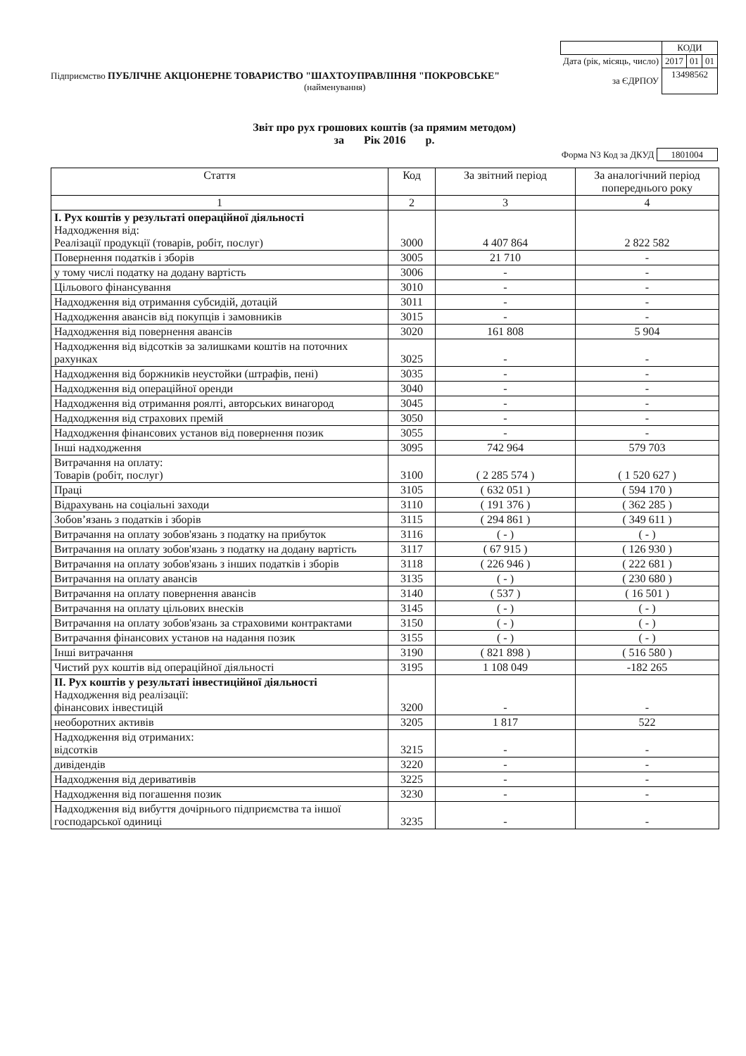| | КОДИ | | |
| Дата (рік, місяць, число) | 2017 | 01 | 01 |
| за ЄДРПОУ | 13498562 | | |
Підприємство ПУБЛІЧНЕ АКЦІОНЕРНЕ ТОВАРИСТВО "ШАХТОУПРАВЛІННЯ "ПОКРОВСЬКЕ"
(найменування)
Звіт про рух грошових коштів (за прямим методом)
за Рік 2016 р.
Форма N3 Код за ДКУД 1801004
| Стаття | Код | За звітний період | За аналогічний період попереднього року |
| --- | --- | --- | --- |
| 1 | 2 | 3 | 4 |
| І. Рух коштів у результаті операційної діяльності Надходження від: Реалізації продукції (товарів, робіт, послуг) | 3000 | 4 407 864 | 2 822 582 |
| Повернення податків і зборів | 3005 | 21 710 | - |
| у тому числі податку на додану вартість | 3006 | - | - |
| Цільового фінансування | 3010 | - | - |
| Надходження від отримання субсидій, дотацій | 3011 | - | - |
| Надходження авансів від покупців і замовників | 3015 | - | - |
| Надходження від повернення авансів | 3020 | 161 808 | 5 904 |
| Надходження від відсотків за залишками коштів на поточних рахунках | 3025 | - | - |
| Надходження від боржників неустойки (штрафів, пені) | 3035 | - | - |
| Надходження від операційної оренди | 3040 | - | - |
| Надходження від отримання роялті, авторських винагород | 3045 | - | - |
| Надходження від страхових премій | 3050 | - | - |
| Надходження фінансових установ від повернення позик | 3055 | - | - |
| Інші надходження | 3095 | 742 964 | 579 703 |
| Витрачання на оплату: Товарів (робіт, послуг) | 3100 | ( 2 285 574 ) | ( 1 520 627 ) |
| Праці | 3105 | ( 632 051 ) | ( 594 170 ) |
| Відрахувань на соціальні заходи | 3110 | ( 191 376 ) | ( 362 285 ) |
| Зобов’язань з податків і зборів | 3115 | ( 294 861 ) | ( 349 611 ) |
| Витрачання на оплату зобов'язань з податку на прибуток | 3116 | ( - ) | ( - ) |
| Витрачання на оплату зобов'язань з податку на додану вартість | 3117 | ( 67 915 ) | ( 126 930 ) |
| Витрачання на оплату зобов'язань з інших податків і зборів | 3118 | ( 226 946 ) | ( 222 681 ) |
| Витрачання на оплату авансів | 3135 | ( - ) | ( 230 680 ) |
| Витрачання на оплату повернення авансів | 3140 | ( 537 ) | ( 16 501 ) |
| Витрачання на оплату цільових внесків | 3145 | ( - ) | ( - ) |
| Витрачання на оплату зобов'язань за страховими контрактами | 3150 | ( - ) | ( - ) |
| Витрачання фінансових установ на надання позик | 3155 | ( - ) | ( - ) |
| Інші витрачання | 3190 | ( 821 898 ) | ( 516 580 ) |
| Чистий рух коштів від операційної діяльності | 3195 | 1 108 049 | -182 265 |
| ІІ. Рух коштів у результаті інвестиційної діяльності Надходження від реалізації: фінансових інвестицій | 3200 | - | - |
| необоротних активів | 3205 | 1 817 | 522 |
| Надходження від отриманих: відсотків | 3215 | - | - |
| дивідендів | 3220 | - | - |
| Надходження від деривативів | 3225 | - | - |
| Надходження від погашення позик | 3230 | - | - |
| Надходження від вибуття дочірнього підприємства та іншої господарської одиниці | 3235 | - | - |